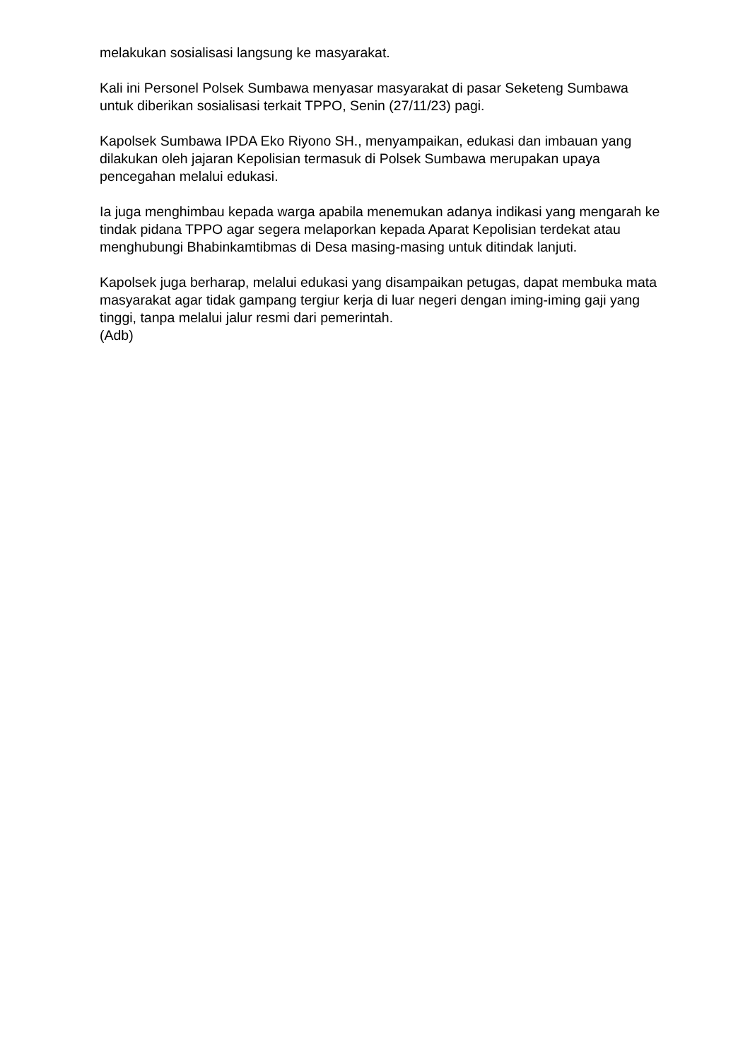melakukan sosialisasi langsung ke masyarakat.
Kali ini Personel Polsek Sumbawa menyasar masyarakat di pasar Seketeng Sumbawa untuk diberikan sosialisasi terkait TPPO, Senin (27/11/23) pagi.
Kapolsek Sumbawa IPDA Eko Riyono SH., menyampaikan, edukasi dan imbauan yang dilakukan oleh jajaran Kepolisian termasuk di Polsek Sumbawa merupakan upaya pencegahan melalui edukasi.
Ia juga menghimbau kepada warga apabila menemukan adanya indikasi yang mengarah ke tindak pidana TPPO agar segera melaporkan kepada Aparat Kepolisian terdekat atau menghubungi Bhabinkamtibmas di Desa masing-masing untuk ditindak lanjuti.
Kapolsek juga berharap, melalui edukasi yang disampaikan petugas, dapat membuka mata masyarakat agar tidak gampang tergiur kerja di luar negeri dengan iming-iming gaji yang tinggi, tanpa melalui jalur resmi dari pemerintah.
(Adb)